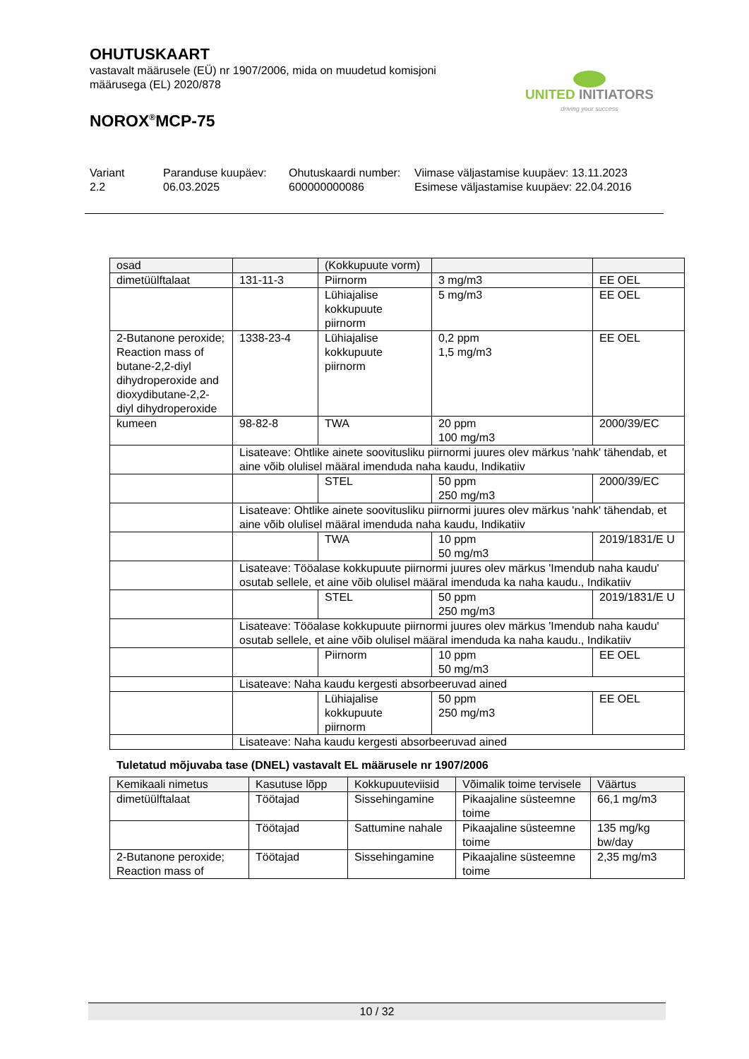OHUTUSKAART
vastavalt määrusele (EÜ) nr 1907/2006, mida on muudetud komisjoni määrusega (EL) 2020/878
NOROX<sup>®</sup>MCP-75
UNITED INITIATORS
driving your success
Variant
2.2
Paranduse kuupäev:
06.03.2025
Ohutuskaardi number:
600000000086
Viimase väljastamise kuupäev: 13.11.2023
Esimese väljastamise kuupäev: 22.04.2016
| osad | | (Kokkupuute vorm) | | |
| --- | --- | --- | --- | --- |
| dimetüülftalaat | 131-11-3 | Piirnorm | 3 mg/m3 | EE OEL |
| | | Lühiajalise kokkupuute piirnorm | 5 mg/m3 | EE OEL |
| 2-Butanone peroxide; Reaction mass of butane-2,2-diyl dihydroperoxide and dioxydibutane-2,2-diyl dihydroperoxide | 1338-23-4 | Lühiajalise kokkupuute piirnorm | 0,2 ppm 1,5 mg/m3 | EE OEL |
| kumeen | 98-82-8 | TWA | 20 ppm 100 mg/m3 | 2000/39/EC |
| | Lisateave: Ohtlike ainete soovitusliku piirnormi juures olev märkus 'nahk' tähendab, et aine võib olulisel määral imenduda naha kaudu, Indikatiiv | | | |
| | | STEL | 50 ppm 250 mg/m3 | 2000/39/EC |
| | Lisateave: Ohtlike ainete soovitusliku piirnormi juures olev märkus 'nahk' tähendab, et aine võib olulisel määral imenduda naha kaudu, Indikatiiv | | | |
| | | TWA | 10 ppm 50 mg/m3 | 2019/1831/E U |
| | Lisateave: Tööalase kokkupuute piirnormi juures olev märkus 'Imendub naha kaudu' osutab sellele, et aine võib olulisel määral imenduda ka naha kaudu., Indikatiiv | | | |
| | | STEL | 50 ppm 250 mg/m3 | 2019/1831/E U |
| | Lisateave: Tööalase kokkupuute piirnormi juures olev märkus 'Imendub naha kaudu' osutab sellele, et aine võib olulisel määral imenduda ka naha kaudu., Indikatiiv | | | |
| | | Piirnorm | 10 ppm 50 mg/m3 | EE OEL |
| | Lisateave: Naha kaudu kergesti absorbeeruvad ained | | | |
| | | Lühiajalise kokkupuute piirnorm | 50 ppm 250 mg/m3 | EE OEL |
| | Lisateave: Naha kaudu kergesti absorbeeruvad ained | | | |
Tuletatud mõjuvaba tase (DNEL) vastavalt EL määrusele nr 1907/2006
| Kemikaali nimetus | Kasutuse lõpp | Kokkupuuteviisid | Võimalik toime tervisele | Väärtus |
| --- | --- | --- | --- | --- |
| dimetüülftalaat | Töötajad | Sissehingamine | Pikaajaline süsteemne toime | 66,1 mg/m3 |
| | Töötajad | Sattumine nahale | Pikaajaline süsteemne toime | 135 mg/kg bw/day |
| 2-Butanone peroxide; Reaction mass of | Töötajad | Sissehingamine | Pikaajaline süsteemne toime | 2,35 mg/m3 |
10 / 32